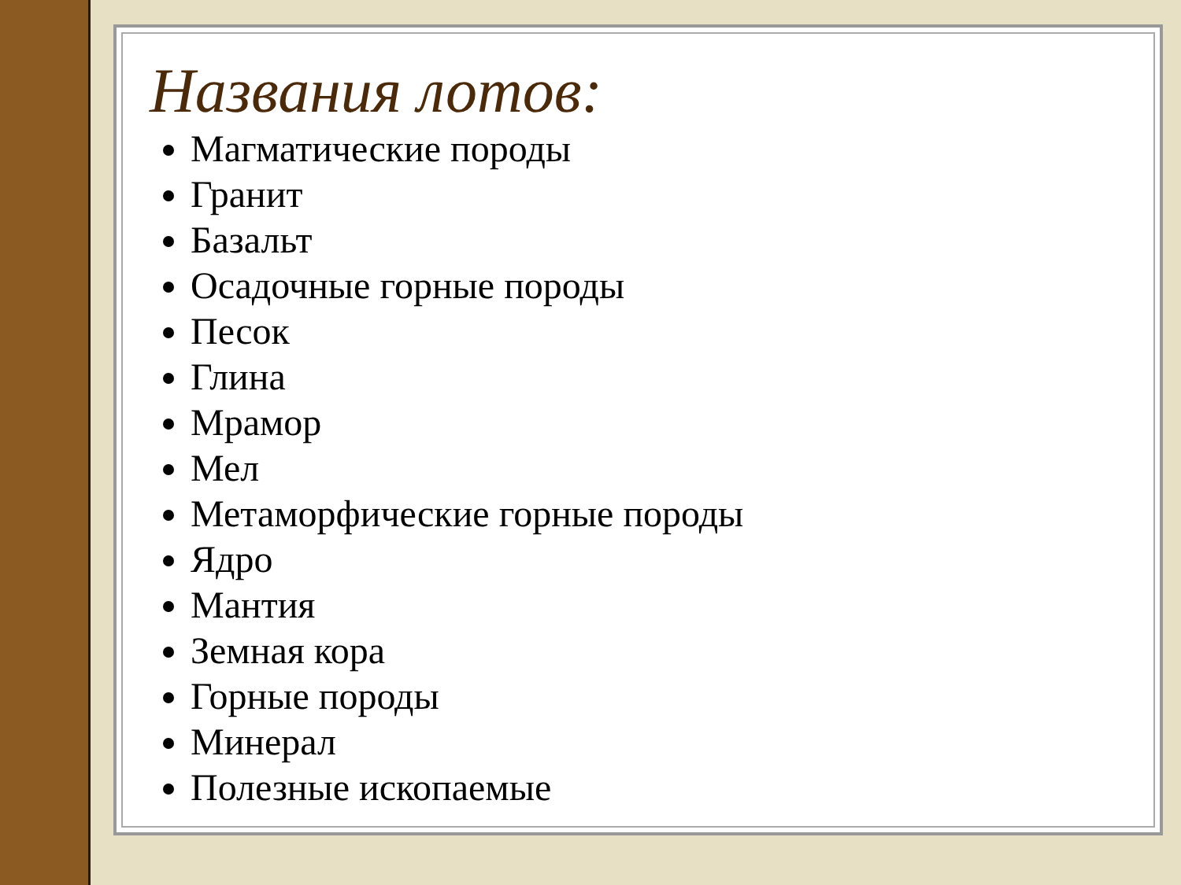Названия лотов:
Магматические породы
Гранит
Базальт
Осадочные горные породы
Песок
Глина
Мрамор
Мел
Метаморфические горные породы
Ядро
Мантия
Земная кора
Горные породы
Минерал
Полезные ископаемые